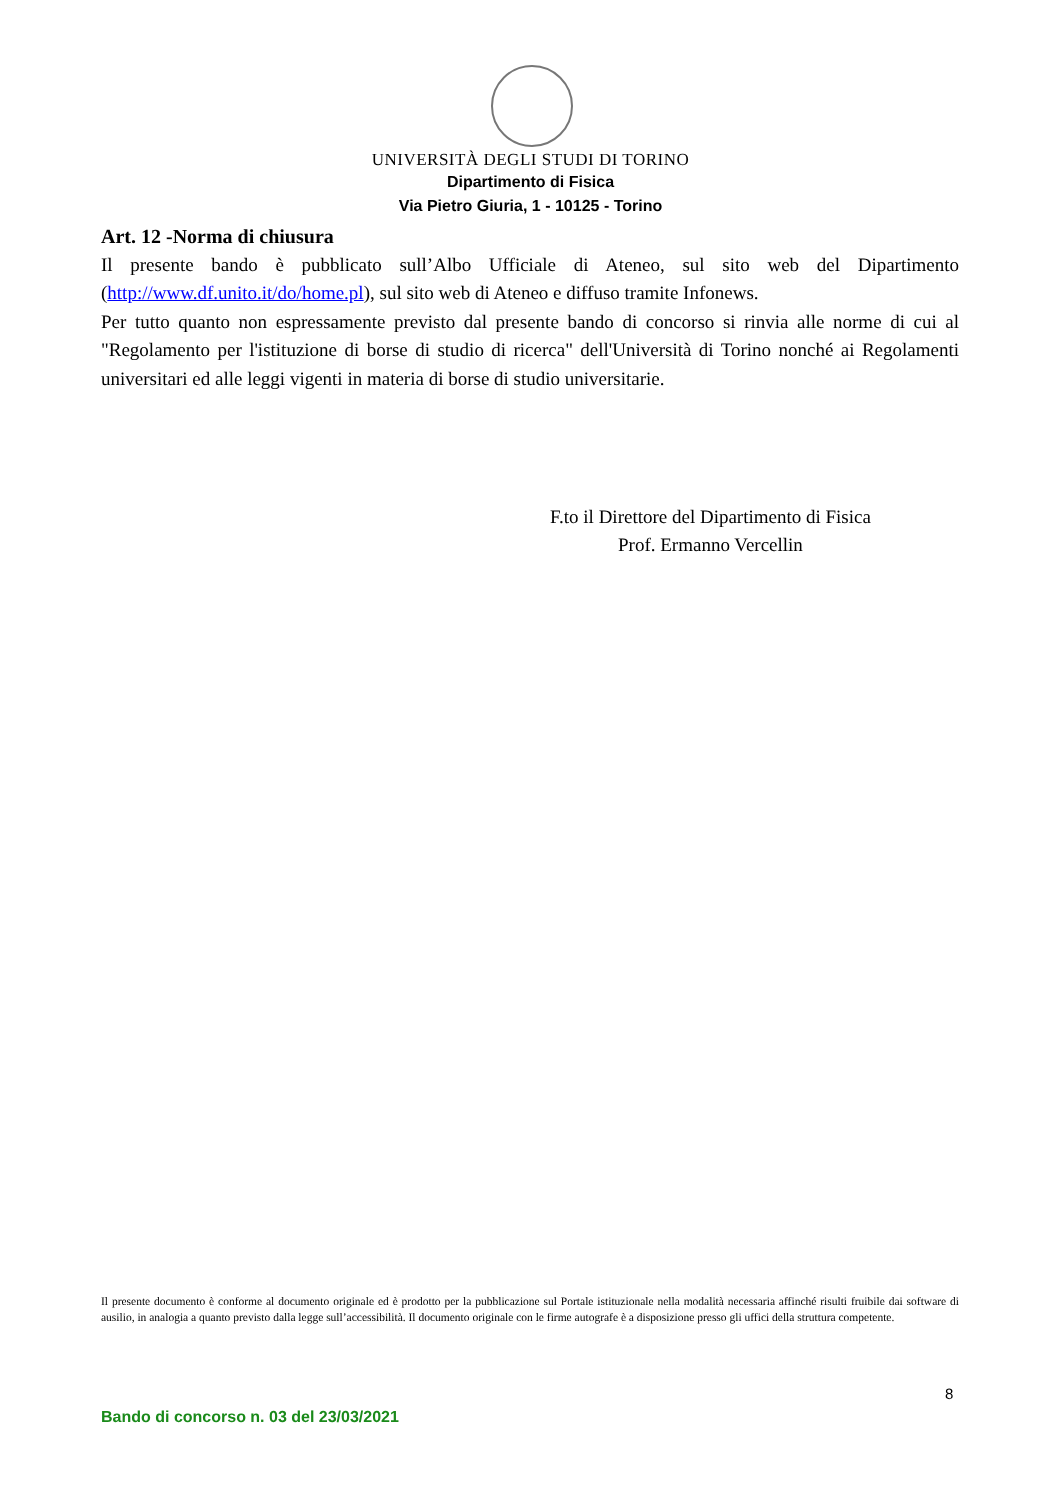UNIVERSITÀ DEGLI STUDI DI TORINO
Dipartimento di Fisica
Via Pietro Giuria, 1 - 10125 - Torino
Art. 12 -Norma di chiusura
Il presente bando è pubblicato sull’Albo Ufficiale di Ateneo, sul sito web del Dipartimento (http://www.df.unito.it/do/home.pl), sul sito web di Ateneo e diffuso tramite Infonews.
Per tutto quanto non espressamente previsto dal presente bando di concorso si rinvia alle norme di cui al "Regolamento per l'istituzione di borse di studio di ricerca" dell'Università di Torino nonché ai Regolamenti universitari ed alle leggi vigenti in materia di borse di studio universitarie.
F.to il Direttore del Dipartimento di Fisica
Prof. Ermanno Vercellin
Il presente documento è conforme al documento originale ed è prodotto per la pubblicazione sul Portale istituzionale nella modalità necessaria affinché risulti fruibile dai software di ausilio, in analogia a quanto previsto dalla legge sull’accessibilità. Il documento originale con le firme autografe è a disposizione presso gli uffici della struttura competente.
8
Bando di concorso n. 03 del 23/03/2021